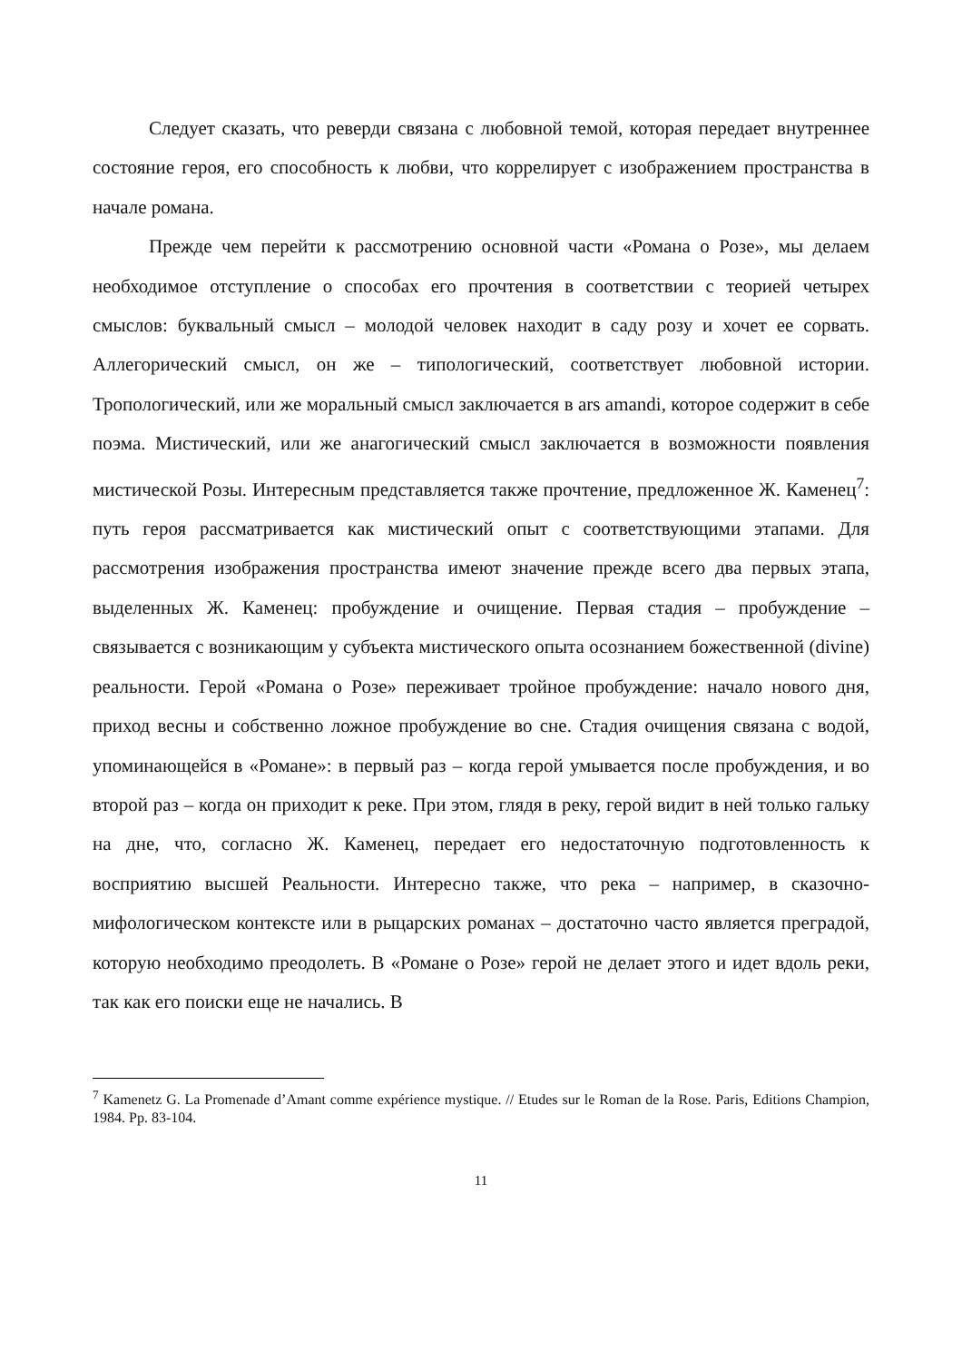Следует сказать, что реверди связана с любовной темой, которая передает внутреннее состояние героя, его способность к любви, что коррелирует с изображением пространства в начале романа.
Прежде чем перейти к рассмотрению основной части «Романа о Розе», мы делаем необходимое отступление о способах его прочтения в соответствии с теорией четырех смыслов: буквальный смысл – молодой человек находит в саду розу и хочет ее сорвать. Аллегорический смысл, он же – типологический, соответствует любовной истории. Тропологический, или же моральный смысл заключается в ars amandi, которое содержит в себе поэма. Мистический, или же анагогический смысл заключается в возможности появления мистической Розы. Интересным представляется также прочтение, предложенное Ж. Каменец<sup>7</sup>: путь героя рассматривается как мистический опыт с соответствующими этапами. Для рассмотрения изображения пространства имеют значение прежде всего два первых этапа, выделенных Ж. Каменец: пробуждение и очищение. Первая стадия – пробуждение – связывается с возникающим у субъекта мистического опыта осознанием божественной (divine) реальности. Герой «Романа о Розе» переживает тройное пробуждение: начало нового дня, приход весны и собственно ложное пробуждение во сне. Стадия очищения связана с водой, упоминающейся в «Романе»: в первый раз – когда герой умывается после пробуждения, и во второй раз – когда он приходит к реке. При этом, глядя в реку, герой видит в ней только гальку на дне, что, согласно Ж. Каменец, передает его недостаточную подготовленность к восприятию высшей Реальности. Интересно также, что река – например, в сказочно-мифологическом контексте или в рыцарских романах – достаточно часто является преградой, которую необходимо преодолеть. В «Романе о Розе» герой не делает этого и идет вдоль реки, так как его поиски еще не начались. В
<sup>7</sup> Kamenetz G. La Promenade d’Amant comme expérience mystique. // Etudes sur le Roman de la Rose. Paris, Editions Champion, 1984. Pp. 83-104.
11